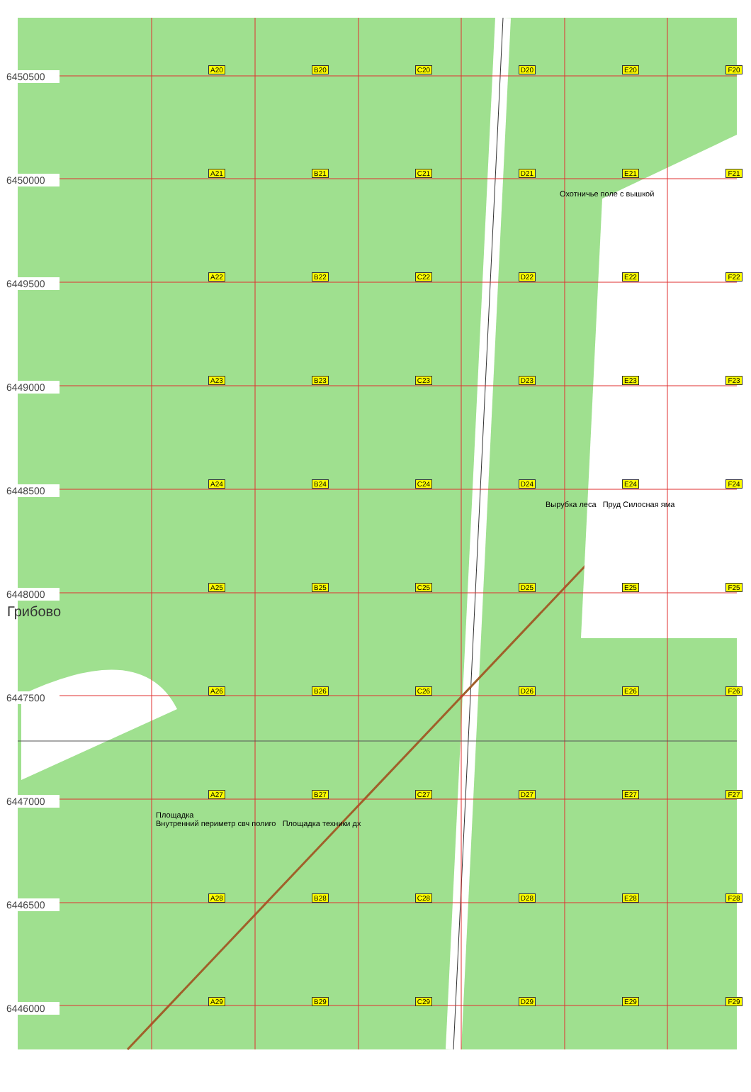6450500
A20
B20
C20
D20
E20
F20
6450000
A21
B21
C21
D21
E21
F21
Охотничье поле с вышкой
6449500
A22
B22
C22
D22
E22
F22
6449000
A23
B23
C23
D23
E23
F23
6448500
A24
B24
C24
D24
E24
F24
Вырубка леса Пруд Силосная яма
6448000
A25
B25
C25
D25
E25
F25
Грибово
6447500
A26
B26
C26
D26
E26
F26
6447000
A27
B27
C27
D27
E27
F27
Площадка
Внутренний периметр свч полиго Площадка техники дх
6446500
A28
B28
C28
D28
E28
F28
6446000
A29
B29
C29
D29
E29
F29